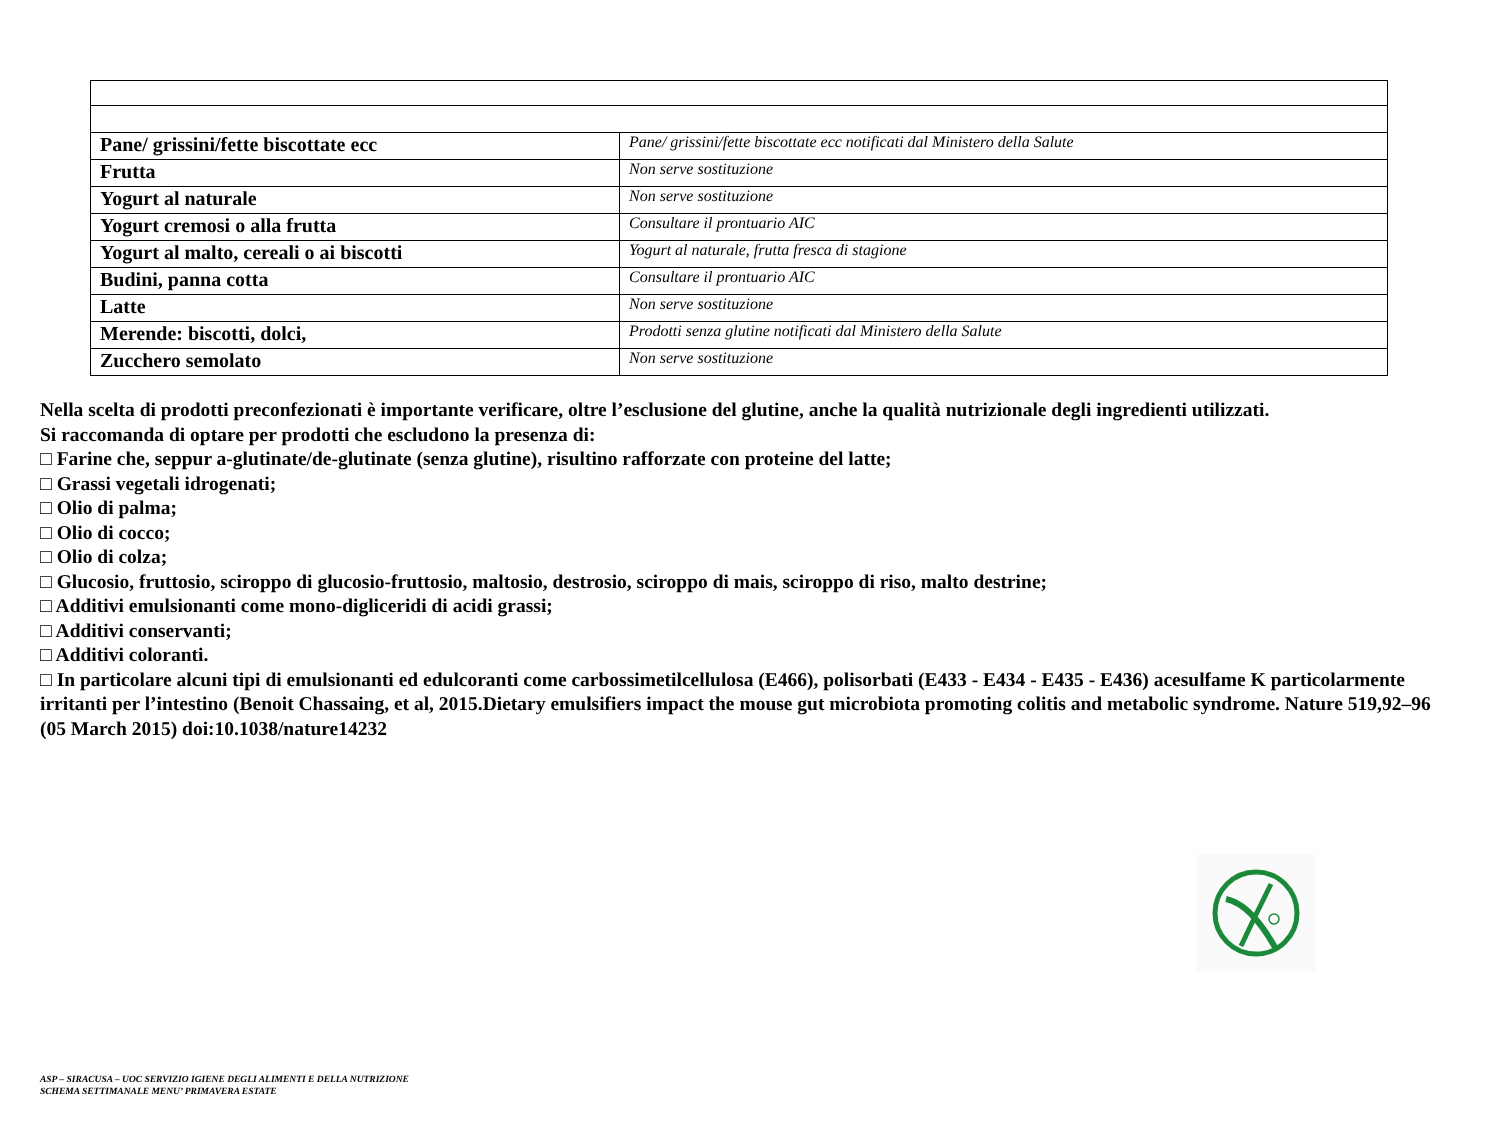| Pane/ grissini/fette biscottate ecc | Pane/ grissini/fette biscottate ecc notificati dal Ministero della Salute |
| Frutta | Non serve sostituzione |
| Yogurt al naturale | Non serve sostituzione |
| Yogurt cremosi o alla frutta | Consultare il prontuario AIC |
| Yogurt al malto, cereali o ai biscotti | Yogurt al naturale, frutta fresca di stagione |
| Budini, panna cotta | Consultare il prontuario AIC |
| Latte | Non serve sostituzione |
| Merende: biscotti, dolci, | Prodotti senza glutine notificati dal Ministero della Salute |
| Zucchero semolato | Non serve sostituzione |
Nella scelta di prodotti preconfezionati è importante verificare, oltre l’esclusione del glutine, anche la qualità nutrizionale degli ingredienti utilizzati.
Si raccomanda di optare per prodotti che escludono la presenza di:
□ Farine che, seppur a-glutinate/de-glutinate (senza glutine), risultino rafforzate con proteine del latte;
□ Grassi vegetali idrogenati;
□ Olio di palma;
□ Olio di cocco;
□ Olio di colza;
□ Glucosio, fruttosio, sciroppo di glucosio-fruttosio, maltosio, destrosio, sciroppo di mais, sciroppo di riso, malto destrine;
□ Additivi emulsionanti come mono-digliceridi di acidi grassi;
□ Additivi conservanti;
□ Additivi coloranti.
□ In particolare alcuni tipi di emulsionanti ed edulcoranti come carbossimetilcellulosa (E466), polisorbati (E433 - E434 - E435 - E436) acesulfame K particolarmente irritanti per l’intestino (Benoit Chassaing, et al, 2015.Dietary emulsifiers impact the mouse gut microbiota promoting colitis and metabolic syndrome. Nature 519,92–96 (05 March 2015) doi:10.1038/nature14232
ASP – SIRACUSA – UOC SERVIZIO IGIENE DEGLI ALIMENTI E DELLA NUTRIZIONE
SCHEMA SETTIMANALE MENU’ PRIMAVERA ESTATE